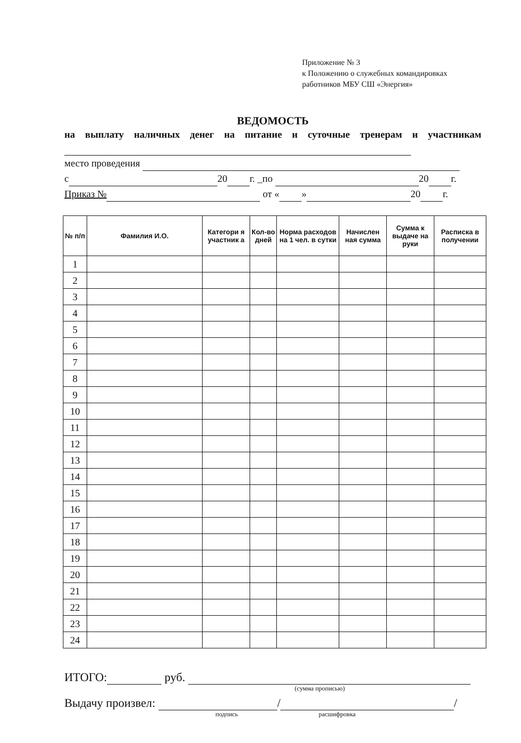Приложение № 3
к Положению о служебных командировках
работников МБУ СШ «Энергия»
ВЕДОМОСТЬ
на выплату наличных денег на питание и суточные тренерам и участникам
место проведения
с 20 г. _по 20 г.
Приказ № от « » 20 г.
| № п/п | Фамилия И.О. | Категори я участник а | Кол-во дней | Норма расходов на 1 чел. в сутки | Начислен ная сумма | Сумма к выдаче на руки | Расписка в получении |
| --- | --- | --- | --- | --- | --- | --- | --- |
| 1 | | | | | | | |
| 2 | | | | | | | |
| 3 | | | | | | | |
| 4 | | | | | | | |
| 5 | | | | | | | |
| 6 | | | | | | | |
| 7 | | | | | | | |
| 8 | | | | | | | |
| 9 | | | | | | | |
| 10 | | | | | | | |
| 11 | | | | | | | |
| 12 | | | | | | | |
| 13 | | | | | | | |
| 14 | | | | | | | |
| 15 | | | | | | | |
| 16 | | | | | | | |
| 17 | | | | | | | |
| 18 | | | | | | | |
| 19 | | | | | | | |
| 20 | | | | | | | |
| 21 | | | | | | | |
| 22 | | | | | | | |
| 23 | | | | | | | |
| 24 | | | | | | | |
ИТОГО: руб.
(сумма прописью)
Выдачу произвел: / /
подпись расшифровка